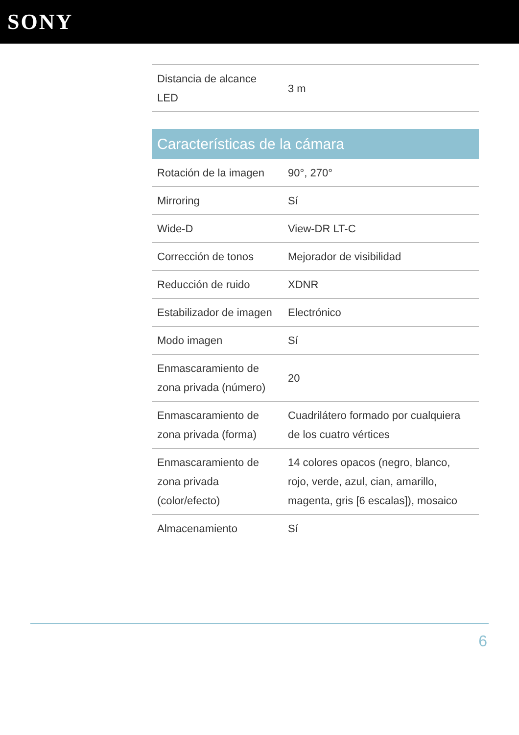SONY
| Distancia de alcance LED | 3 m |
Características de la cámara
| Rotación de la imagen | 90°, 270° |
| Mirroring | Sí |
| Wide-D | View-DR LT-C |
| Corrección de tonos | Mejorador de visibilidad |
| Reducción de ruido | XDNR |
| Estabilizador de imagen | Electrónico |
| Modo imagen | Sí |
| Enmascaramiento de zona privada (número) | 20 |
| Enmascaramiento de zona privada (forma) | Cuadrilátero formado por cualquiera de los cuatro vértices |
| Enmascaramiento de zona privada (color/efecto) | 14 colores opacos (negro, blanco, rojo, verde, azul, cian, amarillo, magenta, gris [6 escalas]), mosaico |
| Almacenamiento | Sí |
6